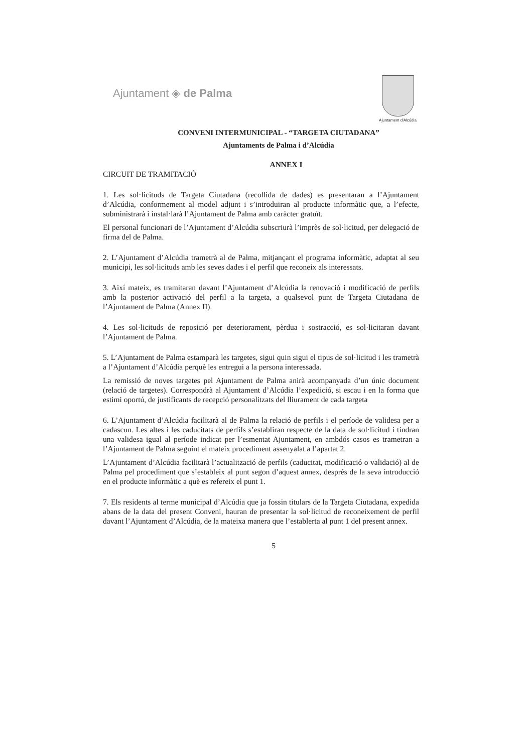Ajuntament ◈ de Palma
Ajuntament d'Alcúdia
CONVENI INTERMUNICIPAL - “TARGETA CIUTADANA”
Ajuntaments de Palma i d’Alcúdia
ANNEX I
CIRCUIT DE TRAMITACIÓ
1. Les sol·licituds de Targeta Ciutadana (recollida de dades) es presentaran a l’Ajuntament d’Alcúdia, conformement al model adjunt i s’introduiran al producte informàtic que, a l’efecte, subministrarà i instal·larà l’Ajuntament de Palma amb caràcter gratuït.
El personal funcionari de l’Ajuntament d’Alcúdia subscriurà l’imprès de sol·licitud, per delegació de firma del de Palma.
2. L’Ajuntament d’Alcúdia trametrà al de Palma, mitjançant el programa informàtic, adaptat al seu municipi, les sol·licituds amb les seves dades i el perfil que reconeix als interessats.
3. Així mateix, es tramitaran davant l’Ajuntament d’Alcúdia la renovació i modificació de perfils amb la posterior activació del perfil a la targeta, a qualsevol punt de Targeta Ciutadana de l’Ajuntament de Palma (Annex II).
4. Les sol·licituds de reposició per deteriorament, pèrdua i sostracció, es sol·licitaran davant l’Ajuntament de Palma.
5. L’Ajuntament de Palma estamparà les targetes, sigui quin sigui el tipus de sol·licitud i les trametrà a l’Ajuntament d’Alcúdia perquè les entregui a la persona interessada.
La remissió de noves targetes pel Ajuntament de Palma anirà acompanyada d’un únic document (relació de targetes). Correspondrà al Ajuntament d’Alcúdia l’expedició, si escau i en la forma que estimi oportú, de justificants de recepció personalitzats del lliurament de cada targeta
6. L’Ajuntament d’Alcúdia facilitarà al de Palma la relació de perfils i el període de validesa per a cadascun. Les altes i les caducitats de perfils s’establiran respecte de la data de sol·licitud i tindran una validesa igual al període indicat per l’esmentat Ajuntament, en ambdós casos es trametran a l’Ajuntament de Palma seguint el mateix procediment assenyalat a l’apartat 2.
L’Ajuntament d’Alcúdia facilitarà l’actualització de perfils (caducitat, modificació o validació) al de Palma pel procediment que s’estableix al punt segon d’aquest annex, després de la seva introducció en el producte informàtic a què es refereix el punt 1.
7. Els residents al terme municipal d’Alcúdia que ja fossin titulars de la Targeta Ciutadana, expedida abans de la data del present Conveni, hauran de presentar la sol·licitud de reconeixement de perfil davant l’Ajuntament d’Alcúdia, de la mateixa manera que l’establerta al punt 1 del present annex.
5